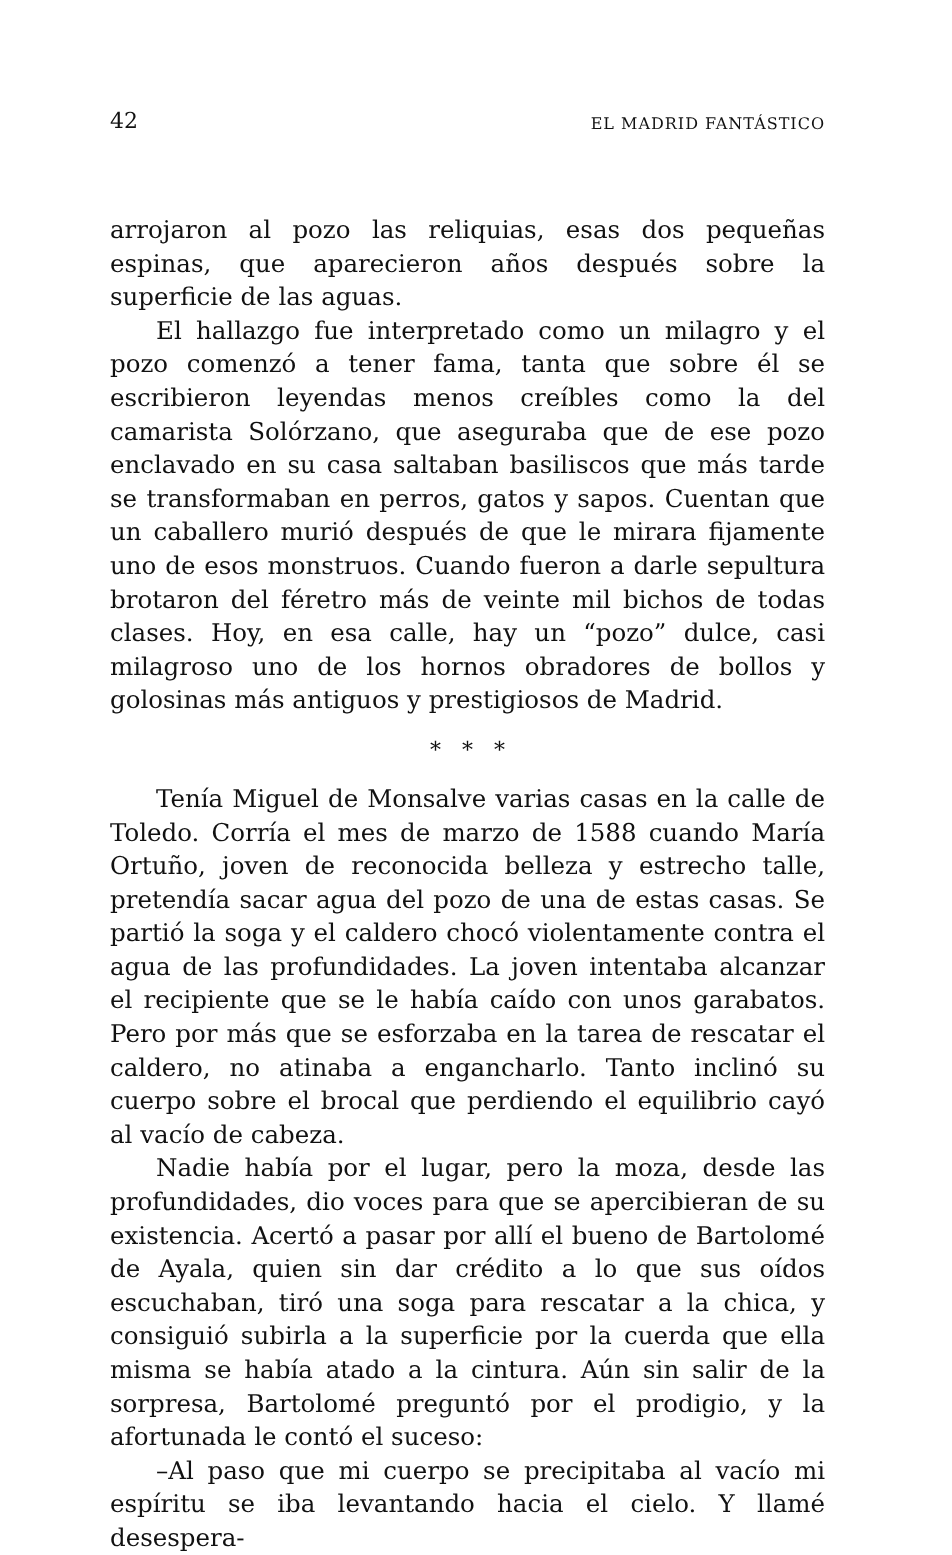42 EL MADRID FANTÁSTICO
arrojaron al pozo las reliquias, esas dos pequeñas espinas, que aparecieron años después sobre la superficie de las aguas.
El hallazgo fue interpretado como un milagro y el pozo comenzó a tener fama, tanta que sobre él se escribieron leyendas menos creíbles como la del camarista Solórzano, que aseguraba que de ese pozo enclavado en su casa saltaban basiliscos que más tarde se transformaban en perros, gatos y sapos. Cuentan que un caballero murió después de que le mirara fijamente uno de esos monstruos. Cuando fueron a darle sepultura brotaron del féretro más de veinte mil bichos de todas clases. Hoy, en esa calle, hay un “pozo” dulce, casi milagroso uno de los hornos obradores de bollos y golosinas más antiguos y prestigiosos de Madrid.
* * *
Tenía Miguel de Monsalve varias casas en la calle de Toledo. Corría el mes de marzo de 1588 cuando María Ortuño, joven de reconocida belleza y estrecho talle, pretendía sacar agua del pozo de una de estas casas. Se partió la soga y el caldero chocó violentamente contra el agua de las profundidades. La joven intentaba alcanzar el recipiente que se le había caído con unos garabatos. Pero por más que se esforzaba en la tarea de rescatar el caldero, no atinaba a engancharlo. Tanto inclinó su cuerpo sobre el brocal que perdiendo el equilibrio cayó al vacío de cabeza.
Nadie había por el lugar, pero la moza, desde las profundidades, dio voces para que se apercibieran de su existencia. Acertó a pasar por allí el bueno de Bartolomé de Ayala, quien sin dar crédito a lo que sus oídos escuchaban, tiró una soga para rescatar a la chica, y consiguió subirla a la superficie por la cuerda que ella misma se había atado a la cintura. Aún sin salir de la sorpresa, Bartolomé preguntó por el prodigio, y la afortunada le contó el suceso:
–Al paso que mi cuerpo se precipitaba al vacío mi espíritu se iba levantando hacia el cielo. Y llamé desespera-